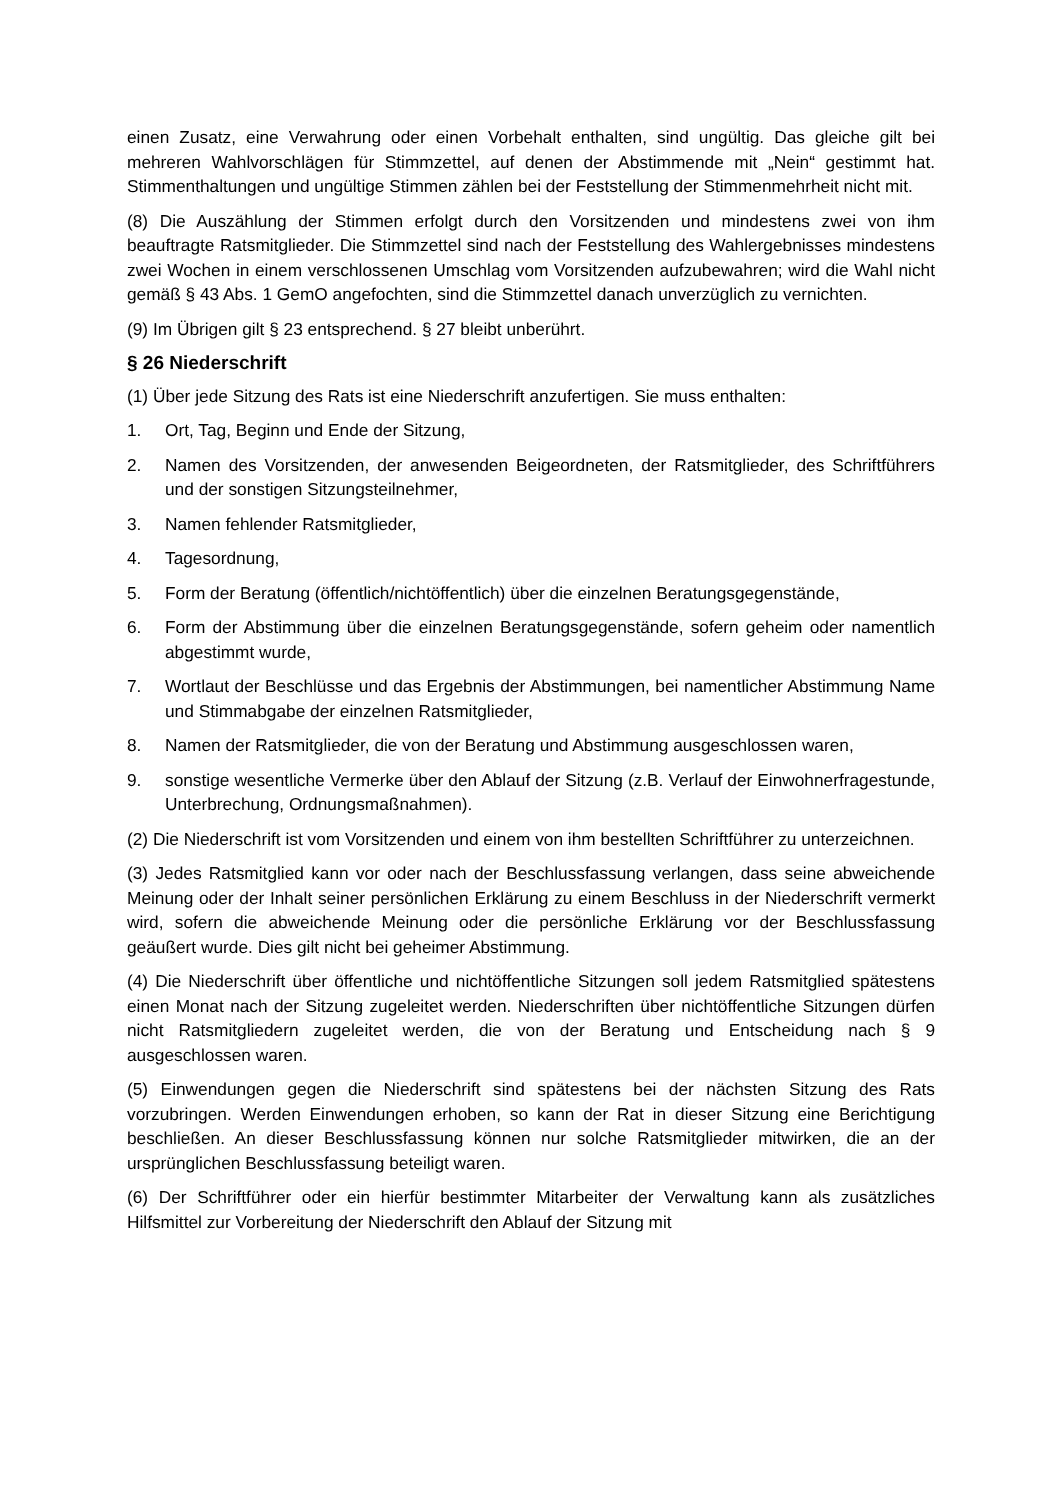einen Zusatz, eine Verwahrung oder einen Vorbehalt enthalten, sind ungültig. Das gleiche gilt bei mehreren Wahlvorschlägen für Stimmzettel, auf denen der Abstimmende mit „Nein“ gestimmt hat. Stimmenthaltungen und ungültige Stimmen zählen bei der Feststellung der Stimmenmehrheit nicht mit.
(8) Die Auszählung der Stimmen erfolgt durch den Vorsitzenden und mindestens zwei von ihm beauftragte Ratsmitglieder. Die Stimmzettel sind nach der Feststellung des Wahlergebnisses mindestens zwei Wochen in einem verschlossenen Umschlag vom Vorsitzenden aufzubewahren; wird die Wahl nicht gemäß § 43 Abs. 1 GemO angefochten, sind die Stimmzettel danach unverzüglich zu vernichten.
(9) Im Übrigen gilt § 23 entsprechend. § 27 bleibt unberührt.
§ 26 Niederschrift
(1) Über jede Sitzung des Rats ist eine Niederschrift anzufertigen. Sie muss enthalten:
1. Ort, Tag, Beginn und Ende der Sitzung,
2. Namen des Vorsitzenden, der anwesenden Beigeordneten, der Ratsmitglieder, des Schriftführers und der sonstigen Sitzungsteilnehmer,
3. Namen fehlender Ratsmitglieder,
4. Tagesordnung,
5. Form der Beratung (öffentlich/nichtöffentlich) über die einzelnen Beratungsgegenstände,
6. Form der Abstimmung über die einzelnen Beratungsgegenstände, sofern geheim oder namentlich abgestimmt wurde,
7. Wortlaut der Beschlüsse und das Ergebnis der Abstimmungen, bei namentlicher Abstimmung Name und Stimmabgabe der einzelnen Ratsmitglieder,
8. Namen der Ratsmitglieder, die von der Beratung und Abstimmung ausgeschlossen waren,
9. sonstige wesentliche Vermerke über den Ablauf der Sitzung (z.B. Verlauf der Einwohnerfragestunde, Unterbrechung, Ordnungsmaßnahmen).
(2) Die Niederschrift ist vom Vorsitzenden und einem von ihm bestellten Schriftführer zu unterzeichnen.
(3) Jedes Ratsmitglied kann vor oder nach der Beschlussfassung verlangen, dass seine abweichende Meinung oder der Inhalt seiner persönlichen Erklärung zu einem Beschluss in der Niederschrift vermerkt wird, sofern die abweichende Meinung oder die persönliche Erklärung vor der Beschlussfassung geäußert wurde. Dies gilt nicht bei geheimer Abstimmung.
(4) Die Niederschrift über öffentliche und nichtöffentliche Sitzungen soll jedem Ratsmitglied spätestens einen Monat nach der Sitzung zugeleitet werden. Niederschriften über nichtöffentliche Sitzungen dürfen nicht Ratsmitgliedern zugeleitet werden, die von der Beratung und Entscheidung nach § 9 ausgeschlossen waren.
(5) Einwendungen gegen die Niederschrift sind spätestens bei der nächsten Sitzung des Rats vorzubringen. Werden Einwendungen erhoben, so kann der Rat in dieser Sitzung eine Berichtigung beschließen. An dieser Beschlussfassung können nur solche Ratsmitglieder mitwirken, die an der ursprünglichen Beschlussfassung beteiligt waren.
(6) Der Schriftführer oder ein hierfür bestimmter Mitarbeiter der Verwaltung kann als zusätzliches Hilfsmittel zur Vorbereitung der Niederschrift den Ablauf der Sitzung mit